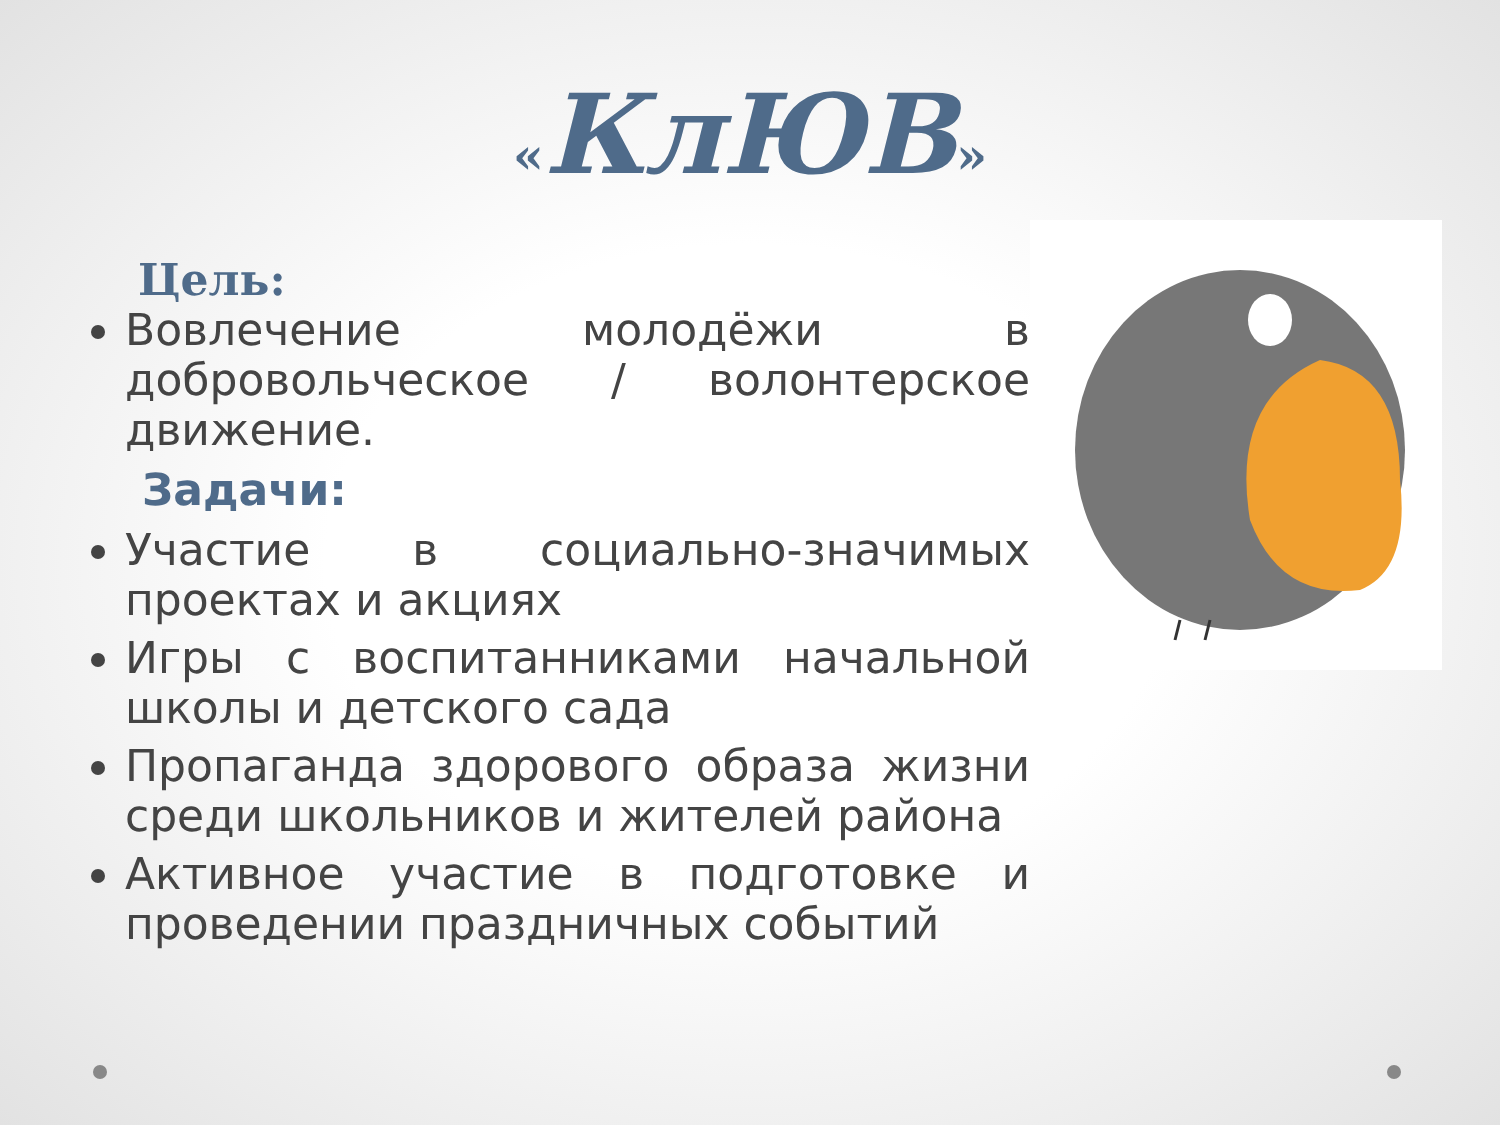«КлЮВ»
Цель:
Вовлечение молодёжи в добровольческое / волонтерское движение.
Задачи:
Участие в социально-значимых проектах и акциях
Игры с воспитанниками начальной школы и детского сада
Пропаганда здорового образа жизни среди школьников и жителей района
Активное участие в подготовке и проведении праздничных событий